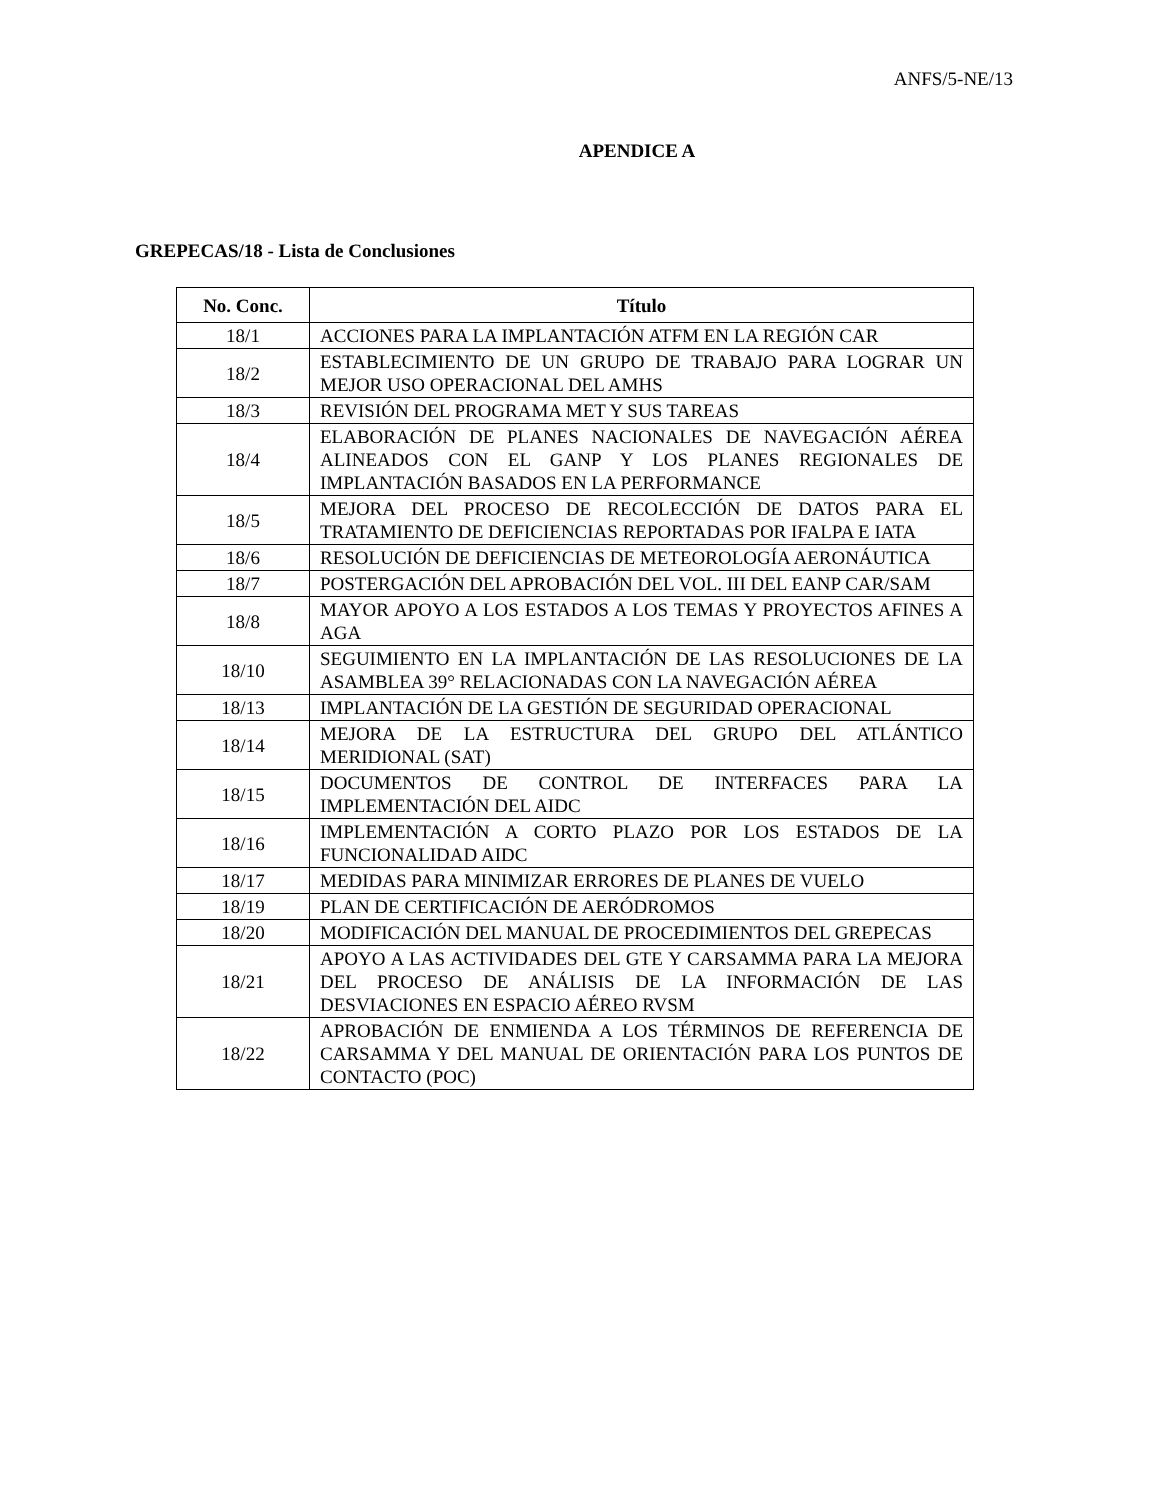ANFS/5-NE/13
APENDICE A
GREPECAS/18 - Lista de Conclusiones
| No. Conc. | Título |
| --- | --- |
| 18/1 | ACCIONES PARA LA IMPLANTACIÓN ATFM EN LA REGIÓN CAR |
| 18/2 | ESTABLECIMIENTO DE UN GRUPO DE TRABAJO PARA LOGRAR UN MEJOR USO OPERACIONAL DEL AMHS |
| 18/3 | REVISIÓN DEL PROGRAMA MET Y SUS TAREAS |
| 18/4 | ELABORACIÓN DE PLANES NACIONALES DE NAVEGACIÓN AÉREA ALINEADOS CON EL GANP Y LOS PLANES REGIONALES DE IMPLANTACIÓN BASADOS EN LA PERFORMANCE |
| 18/5 | MEJORA DEL PROCESO DE RECOLECCIÓN DE DATOS PARA EL TRATAMIENTO DE DEFICIENCIAS REPORTADAS POR IFALPA E IATA |
| 18/6 | RESOLUCIÓN DE DEFICIENCIAS DE METEOROLOGÍA AERONÁUTICA |
| 18/7 | POSTERGACIÓN DEL APROBACIÓN DEL VOL. III DEL EANP CAR/SAM |
| 18/8 | MAYOR APOYO A LOS ESTADOS A LOS TEMAS Y PROYECTOS AFINES A AGA |
| 18/10 | SEGUIMIENTO EN LA IMPLANTACIÓN DE LAS RESOLUCIONES DE LA ASAMBLEA 39° RELACIONADAS CON LA NAVEGACIÓN AÉREA |
| 18/13 | IMPLANTACIÓN DE LA GESTIÓN DE SEGURIDAD OPERACIONAL |
| 18/14 | MEJORA DE LA ESTRUCTURA DEL GRUPO DEL ATLÁNTICO MERIDIONAL (SAT) |
| 18/15 | DOCUMENTOS DE CONTROL DE INTERFACES PARA LA IMPLEMENTACIÓN DEL AIDC |
| 18/16 | IMPLEMENTACIÓN A CORTO PLAZO POR LOS ESTADOS DE LA FUNCIONALIDAD AIDC |
| 18/17 | MEDIDAS PARA MINIMIZAR ERRORES DE PLANES DE VUELO |
| 18/19 | PLAN DE CERTIFICACIÓN DE AERÓDROMOS |
| 18/20 | MODIFICACIÓN DEL MANUAL DE PROCEDIMIENTOS DEL GREPECAS |
| 18/21 | APOYO A LAS ACTIVIDADES DEL GTE Y CARSAMMA PARA LA MEJORA DEL PROCESO DE ANÁLISIS DE LA INFORMACIÓN DE LAS DESVIACIONES EN ESPACIO AÉREO RVSM |
| 18/22 | APROBACIÓN DE ENMIENDA A LOS TÉRMINOS DE REFERENCIA DE CARSAMMA Y DEL MANUAL DE ORIENTACIÓN PARA LOS PUNTOS DE CONTACTO (POC) |